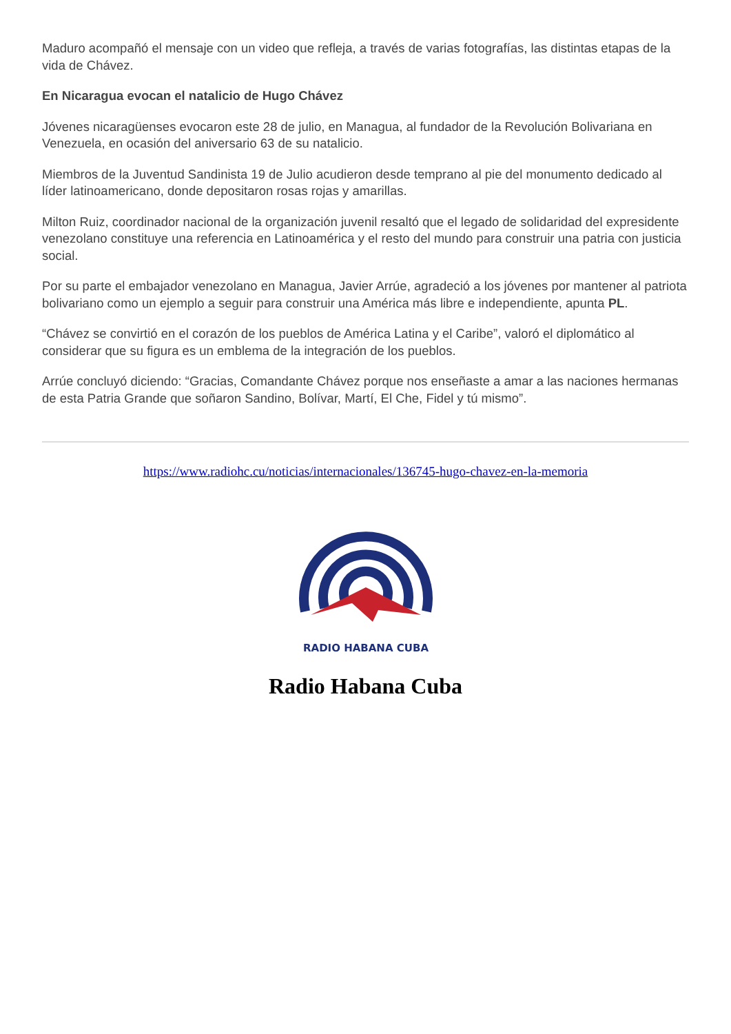Maduro acompañó el mensaje con un video que refleja, a través de varias fotografías, las distintas etapas de la vida de Chávez.
En Nicaragua evocan el natalicio de Hugo Chávez
Jóvenes nicaragüenses evocaron este 28 de julio, en Managua, al fundador de la Revolución Bolivariana en Venezuela, en ocasión del aniversario 63 de su natalicio.
Miembros de la Juventud Sandinista 19 de Julio acudieron desde temprano al pie del monumento dedicado al líder latinoamericano, donde depositaron rosas rojas y amarillas.
Milton Ruiz, coordinador nacional de la organización juvenil resaltó que el legado de solidaridad del expresidente venezolano constituye una referencia en Latinoamérica y el resto del mundo para construir una patria con justicia social.
Por su parte el embajador venezolano en Managua, Javier Arrúe, agradeció a los jóvenes por mantener al patriota bolivariano como un ejemplo a seguir para construir una América más libre e independiente, apunta PL.
“Chávez se convirtió en el corazón de los pueblos de América Latina y el Caribe”, valoró el diplomático al considerar que su figura es un emblema de la integración de los pueblos.
Arrúe concluyó diciendo: “Gracias, Comandante Chávez porque nos enseñaste a amar a las naciones hermanas de esta Patria Grande que soñaron Sandino, Bolívar, Martí, El Che, Fidel y tú mismo”.
https://www.radiohc.cu/noticias/internacionales/136745-hugo-chavez-en-la-memoria
RADIO HABANA CUBA
Radio Habana Cuba